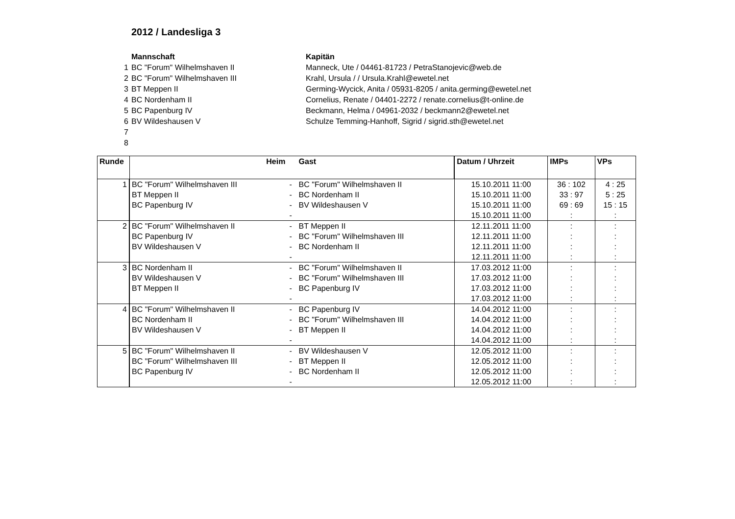2012 / Landesliga 3
| | Mannschaft | Kapitän |
| 1 | BC "Forum" Wilhelmshaven II | Manneck, Ute / 04461-81723 / PetraStanojevic@web.de |
| 2 | BC "Forum" Wilhelmshaven III | Krahl, Ursula / / Ursula.Krahl@ewetel.net |
| 3 | BT Meppen II | Germing-Wycick, Anita / 05931-8205 / anita.germing@ewetel.net |
| 4 | BC Nordenham II | Cornelius, Renate / 04401-2272 / renate.cornelius@t-online.de |
| 5 | BC Papenburg IV | Beckmann, Helma / 04961-2032 / beckmann2@ewetel.net |
| 6 | BV Wildeshausen V | Schulze Temming-Hanhoff, Sigrid / sigrid.sth@ewetel.net |
| 7 | | |
| 8 | | |
| Runde | Heim | | Gast | Datum / Uhrzeit | IMPs | VPs |
| --- | --- | --- | --- | --- | --- | --- |
| 1 | BC "Forum" Wilhelmshaven III | - | BC "Forum" Wilhelmshaven II | 15.10.2011 11:00 | 36 : 102 | 4 : 25 |
| | BT Meppen II | - | BC Nordenham II | 15.10.2011 11:00 | 33 : 97 | 5 : 25 |
| | BC Papenburg IV | - | BV Wildeshausen V | 15.10.2011 11:00 | 69 : 69 | 15 : 15 |
| | | - | | 15.10.2011 11:00 | : | : |
| 2 | BC "Forum" Wilhelmshaven II | - | BT Meppen II | 12.11.2011 11:00 | : | : |
| | BC Papenburg IV | - | BC "Forum" Wilhelmshaven III | 12.11.2011 11:00 | : | : |
| | BV Wildeshausen V | - | BC Nordenham II | 12.11.2011 11:00 | : | : |
| | | - | | 12.11.2011 11:00 | : | : |
| 3 | BC Nordenham II | - | BC "Forum" Wilhelmshaven II | 17.03.2012 11:00 | : | : |
| | BV Wildeshausen V | - | BC "Forum" Wilhelmshaven III | 17.03.2012 11:00 | : | : |
| | BT Meppen II | - | BC Papenburg IV | 17.03.2012 11:00 | : | : |
| | | - | | 17.03.2012 11:00 | : | : |
| 4 | BC "Forum" Wilhelmshaven II | - | BC Papenburg IV | 14.04.2012 11:00 | : | : |
| | BC Nordenham II | - | BC "Forum" Wilhelmshaven III | 14.04.2012 11:00 | : | : |
| | BV Wildeshausen V | - | BT Meppen II | 14.04.2012 11:00 | : | : |
| | | - | | 14.04.2012 11:00 | : | : |
| 5 | BC "Forum" Wilhelmshaven II | - | BV Wildeshausen V | 12.05.2012 11:00 | : | : |
| | BC "Forum" Wilhelmshaven III | - | BT Meppen II | 12.05.2012 11:00 | : | : |
| | BC Papenburg IV | - | BC Nordenham II | 12.05.2012 11:00 | : | : |
| | | - | | 12.05.2012 11:00 | : | : |